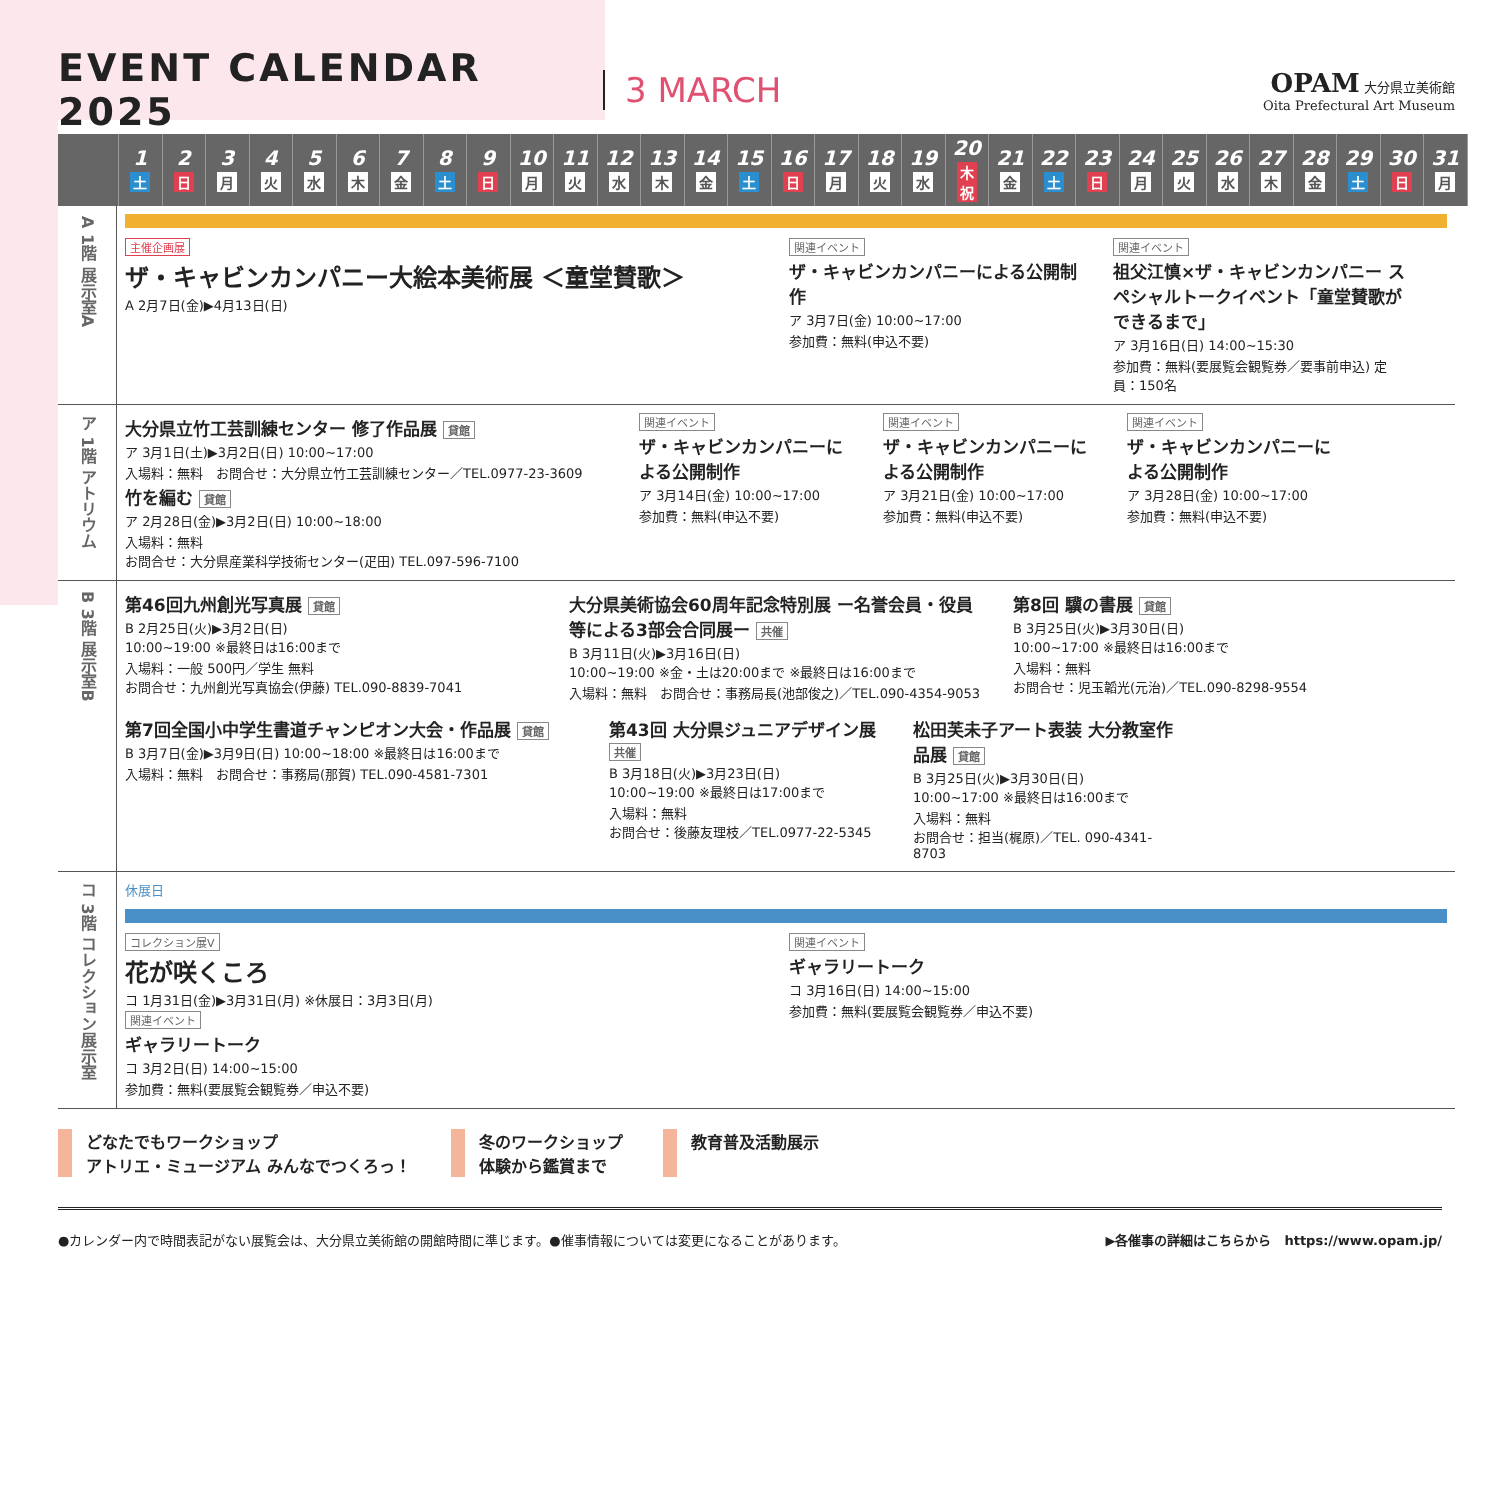EVENT CALENDAR 2025 3 MARCH
OPAM 大分県立美術館
Oita Prefectural Art Museum
| | 1 土 | 2 日 | 3 月 | 4 火 | 5 水 | 6 木 | 7 金 | 8 土 | 9 日 | 10 月 | 11 火 | 12 水 | 13 木 | 14 金 | 15 土 | 16 日 | 17 月 | 18 火 | 19 水 | 20 木祝 | 21 金 | 22 土 | 23 日 | 24 月 | 25 火 | 26 水 | 27 木 | 28 金 | 29 土 | 30 日 | 31 月 |
A 1階 展示室A
主催企画展
ザ・キャビンカンパニー大絵本美術展 ＜童堂賛歌＞
A 2月7日(金)▶4月13日(日)
関連イベント
ザ・キャビンカンパニーによる公開制作
ア 3月7日(金) 10:00~17:00
参加費：無料(申込不要)
関連イベント
祖父江慎×ザ・キャビンカンパニー スペシャルトークイベント「童堂賛歌ができるまで」
ア 3月16日(日) 14:00~15:30
参加費：無料(要展覧会観覧券／要事前申込) 定員：150名
ア 1階 アトリウム
大分県立竹工芸訓練センター 修了作品展 貸館
ア 3月1日(土)▶3月2日(日) 10:00~17:00
入場料：無料　お問合せ：大分県立竹工芸訓練センター／TEL.0977-23-3609
竹を編む 貸館
ア 2月28日(金)▶3月2日(日) 10:00~18:00
入場料：無料
お問合せ：大分県産業科学技術センター(疋田) TEL.097-596-7100
関連イベント
ザ・キャビンカンパニーによる公開制作
ア 3月14日(金) 10:00~17:00
参加費：無料(申込不要)
関連イベント
ザ・キャビンカンパニーによる公開制作
ア 3月21日(金) 10:00~17:00
参加費：無料(申込不要)
関連イベント
ザ・キャビンカンパニーによる公開制作
ア 3月28日(金) 10:00~17:00
参加費：無料(申込不要)
B 3階 展示室B
第46回九州創光写真展 貸館
B 2月25日(火)▶3月2日(日)
10:00~19:00 ※最終日は16:00まで
入場料：一般 500円／学生 無料
お問合せ：九州創光写真協会(伊藤) TEL.090-8839-7041
大分県美術協会60周年記念特別展 ー名誉会員・役員等による3部会合同展ー 共催
B 3月11日(火)▶3月16日(日)
10:00~19:00 ※金・土は20:00まで ※最終日は16:00まで
入場料：無料　お問合せ：事務局長(池部俊之)／TEL.090-4354-9053
第8回 驥の書展 貸館
B 3月25日(火)▶3月30日(日)
10:00~17:00 ※最終日は16:00まで
入場料：無料
お問合せ：児玉韜光(元治)／TEL.090-8298-9554
第7回全国小中学生書道チャンピオン大会・作品展 貸館
B 3月7日(金)▶3月9日(日) 10:00~18:00 ※最終日は16:00まで
入場料：無料　お問合せ：事務局(那賀) TEL.090-4581-7301
第43回 大分県ジュニアデザイン展 共催
B 3月18日(火)▶3月23日(日)
10:00~19:00 ※最終日は17:00まで
入場料：無料
お問合せ：後藤友理枝／TEL.0977-22-5345
松田芙未子アート表装 大分教室作品展 貸館
B 3月25日(火)▶3月30日(日)
10:00~17:00 ※最終日は16:00まで
入場料：無料
お問合せ：担当(梶原)／TEL. 090-4341-8703
コ 3階 コレクション展示室
休展日
コレクション展V
花が咲くころ
コ 1月31日(金)▶3月31日(月) ※休展日：3月3日(月)
関連イベント
ギャラリートーク
コ 3月2日(日) 14:00~15:00
参加費：無料(要展覧会観覧券／申込不要)
関連イベント
ギャラリートーク
コ 3月16日(日) 14:00~15:00
参加費：無料(要展覧会観覧券／申込不要)
どなたでもワークショップ
アトリエ・ミュージアム みんなでつくろっ！
冬のワークショップ
体験から鑑賞まで
教育普及活動展示
●カレンダー内で時間表記がない展覧会は、大分県立美術館の開館時間に準じます。●催事情報については変更になることがあります。 ▶各催事の詳細はこちらから　https://www.opam.jp/